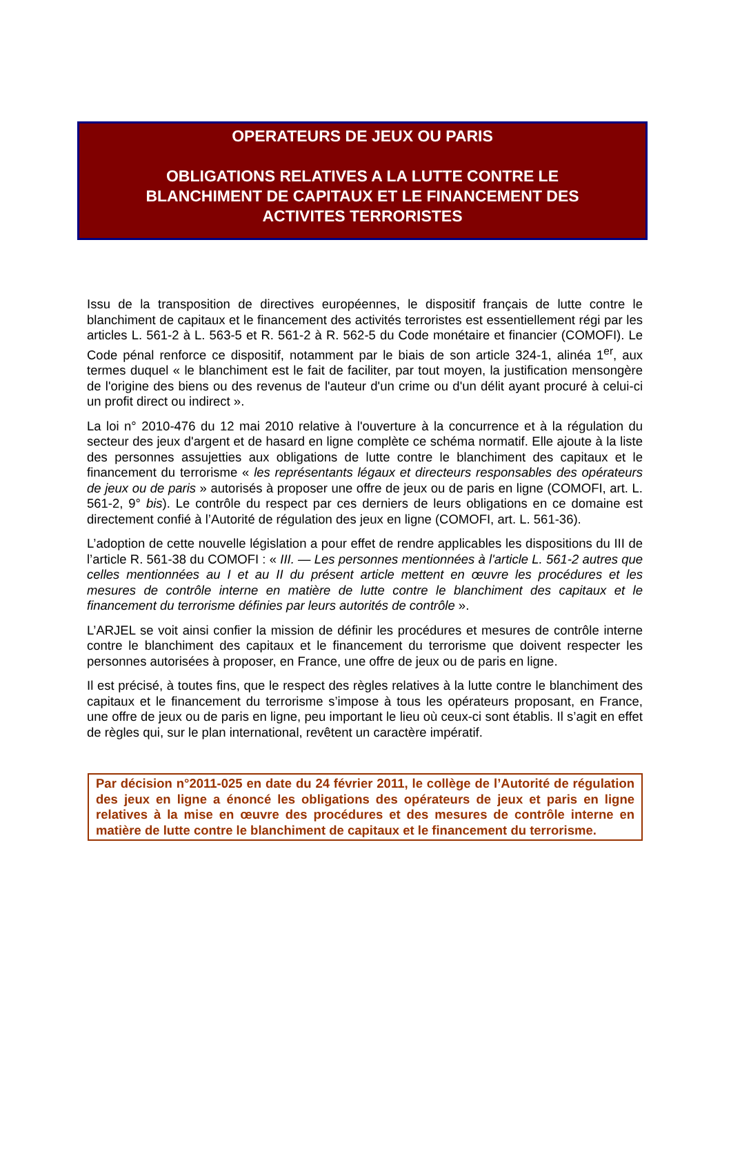OPERATEURS DE JEUX OU PARIS
OBLIGATIONS RELATIVES A LA LUTTE CONTRE LE BLANCHIMENT DE CAPITAUX ET LE FINANCEMENT DES ACTIVITES TERRORISTES
Issu de la transposition de directives européennes, le dispositif français de lutte contre le blanchiment de capitaux et le financement des activités terroristes est essentiellement régi par les articles L. 561-2 à L. 563-5 et R. 561-2 à R. 562-5 du Code monétaire et financier (COMOFI). Le Code pénal renforce ce dispositif, notamment par le biais de son article 324-1, alinéa 1<sup>er</sup>, aux termes duquel « le blanchiment est le fait de faciliter, par tout moyen, la justification mensongère de l'origine des biens ou des revenus de l'auteur d'un crime ou d'un délit ayant procuré à celui-ci un profit direct ou indirect ».
La loi n° 2010-476 du 12 mai 2010 relative à l'ouverture à la concurrence et à la régulation du secteur des jeux d'argent et de hasard en ligne complète ce schéma normatif. Elle ajoute à la liste des personnes assujetties aux obligations de lutte contre le blanchiment des capitaux et le financement du terrorisme « les représentants légaux et directeurs responsables des opérateurs de jeux ou de paris » autorisés à proposer une offre de jeux ou de paris en ligne (COMOFI, art. L. 561-2, 9° bis). Le contrôle du respect par ces derniers de leurs obligations en ce domaine est directement confié à l’Autorité de régulation des jeux en ligne (COMOFI, art. L. 561-36).
L’adoption de cette nouvelle législation a pour effet de rendre applicables les dispositions du III de l’article R. 561-38 du COMOFI : « III. — Les personnes mentionnées à l'article L. 561-2 autres que celles mentionnées au I et au II du présent article mettent en œuvre les procédures et les mesures de contrôle interne en matière de lutte contre le blanchiment des capitaux et le financement du terrorisme définies par leurs autorités de contrôle ».
L’ARJEL se voit ainsi confier la mission de définir les procédures et mesures de contrôle interne contre le blanchiment des capitaux et le financement du terrorisme que doivent respecter les personnes autorisées à proposer, en France, une offre de jeux ou de paris en ligne.
Il est précisé, à toutes fins, que le respect des règles relatives à la lutte contre le blanchiment des capitaux et le financement du terrorisme s’impose à tous les opérateurs proposant, en France, une offre de jeux ou de paris en ligne, peu important le lieu où ceux-ci sont établis. Il s’agit en effet de règles qui, sur le plan international, revêtent un caractère impératif.
Par décision n°2011-025 en date du 24 février 2011, le collège de l’Autorité de régulation des jeux en ligne a énoncé les obligations des opérateurs de jeux et paris en ligne relatives à la mise en œuvre des procédures et des mesures de contrôle interne en matière de lutte contre le blanchiment de capitaux et le financement du terrorisme.